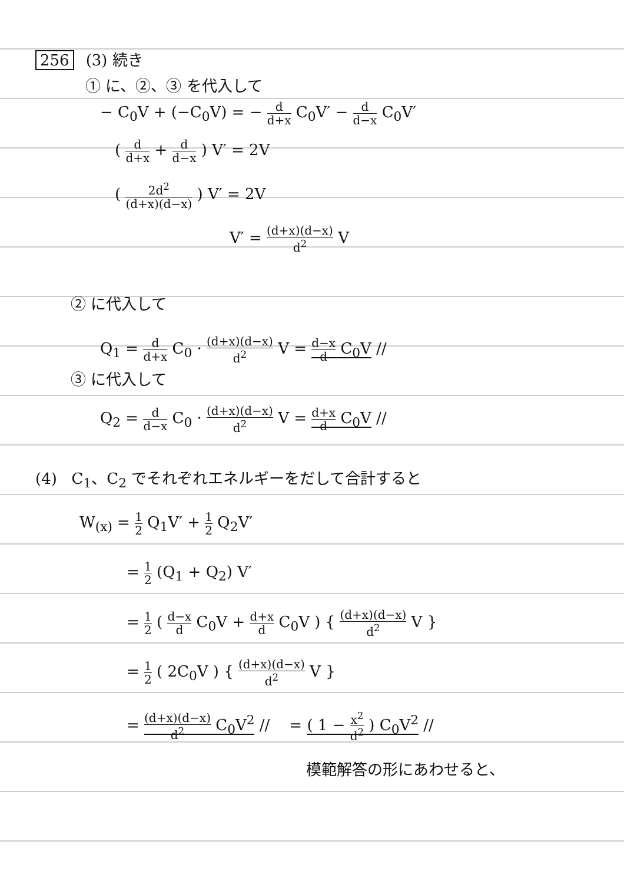256 (3) 続き
① に、②、③ を代入して
− C<sub>0</sub>V + (−C<sub>0</sub>V) = − d d+x C<sub>0</sub>V′ − d d−x C<sub>0</sub>V′
( d d+x + d d−x ) V′ = 2V
( 2d<sup>2</sup> (d+x)(d−x) ) V′ = 2V
V′ = (d+x)(d−x) d<sup>2</sup> V
② に代入して
Q<sub>1</sub> = d d+x C<sub>0</sub> · (d+x)(d−x) d<sup>2</sup> V = d−x d C<sub>0</sub>V //
③ に代入して
Q<sub>2</sub> = d d−x C<sub>0</sub> · (d+x)(d−x) d<sup>2</sup> V = d+x d C<sub>0</sub>V //
(4) C<sub>1</sub>、C<sub>2</sub> でそれぞれエネルギーをだして合計すると
W<sub>(x)</sub> = 1 2 Q<sub>1</sub>V′ + 1 2 Q<sub>2</sub>V′
= 1 2 (Q<sub>1</sub> + Q<sub>2</sub>) V′
= 1 2 ( d−x d C<sub>0</sub>V + d+x d C<sub>0</sub>V ) { (d+x)(d−x) d<sup>2</sup> V }
= 1 2 ( 2C<sub>0</sub>V ) { (d+x)(d−x) d<sup>2</sup> V }
= (d+x)(d−x) d<sup>2</sup> C<sub>0</sub>V<sup>2</sup> // = ( 1 − x<sup>2</sup> d<sup>2</sup> ) C<sub>0</sub>V<sup>2</sup> //
模範解答の形にあわせると、